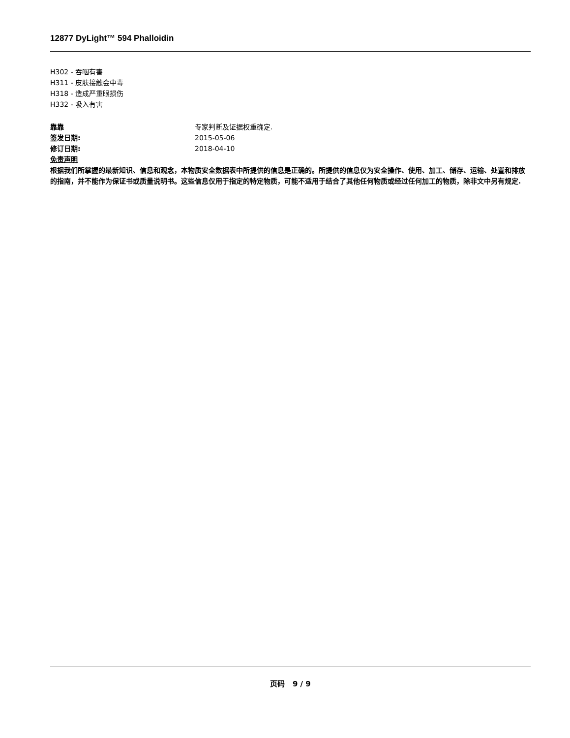12877 DyLight™ 594 Phalloidin
H302 - 吞咽有害
H311 - 皮肤接触会中毒
H318 - 造成严重眼损伤
H332 - 吸入有害
靠靠 专家判断及证据权重确定.
签发日期: 2015-05-06
修订日期: 2018-04-10
免责声明
根据我们所掌握的最新知识、信息和观念，本物质安全数据表中所提供的信息是正确的。所提供的信息仅为安全操作、使用、加工、储存、运输、处置和排放的指南，并不能作为保证书或质量说明书。这些信息仅用于指定的特定物质，可能不适用于结合了其他任何物质或经过任何加工的物质，除非文中另有规定.
页码 9 / 9